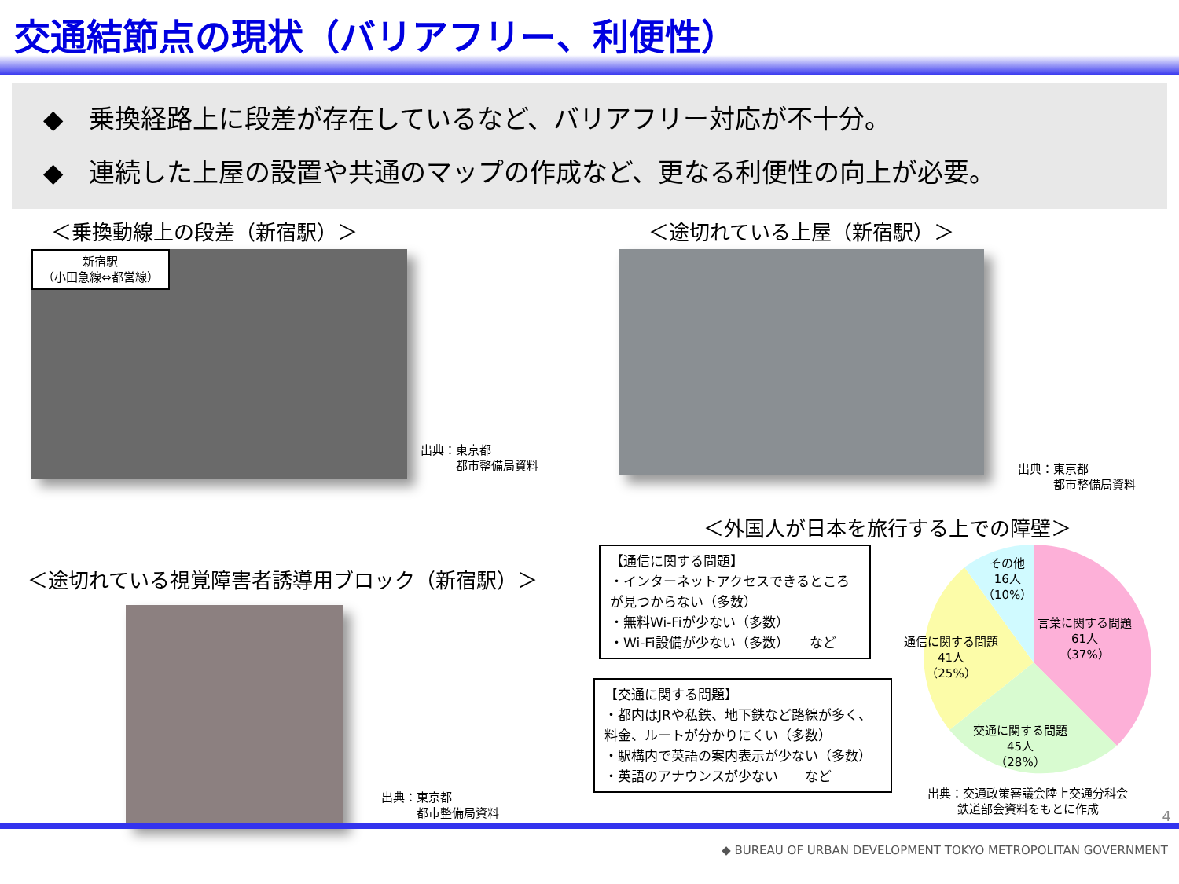交通結節点の現状（バリアフリー、利便性）
◆　乗換経路上に段差が存在しているなど、バリアフリー対応が不十分。
◆　連続した上屋の設置や共通のマップの作成など、更なる利便性の向上が必要。
＜乗換動線上の段差（新宿駅）＞
新宿駅
（小田急線⇔都営線）
出典：東京都
　　　都市整備局資料
＜途切れている上屋（新宿駅）＞
出典：東京都
　　　都市整備局資料
＜途切れている視覚障害者誘導用ブロック（新宿駅）＞
出典：東京都
　　　都市整備局資料
＜外国人が日本を旅行する上での障壁＞
【通信に関する問題】
・インターネットアクセスできるところが見つからない（多数）
・無料Wi-Fiが少ない（多数）
・Wi-Fi設備が少ない（多数）　　など
【交通に関する問題】
・都内はJRや私鉄、地下鉄など路線が多く、料金、ルートが分かりにくい（多数）
・駅構内で英語の案内表示が少ない（多数）
・英語のアナウンスが少ない　　など
その他
16人
（10%）
言葉に関する問題
61人
（37%）
通信に関する問題
41人
（25%）
交通に関する問題
45人
（28%）
出典：交通政策審議会陸上交通分科会
鉄道部会資料をもとに作成
4
◆ BUREAU OF URBAN DEVELOPMENT TOKYO METROPOLITAN GOVERNMENT